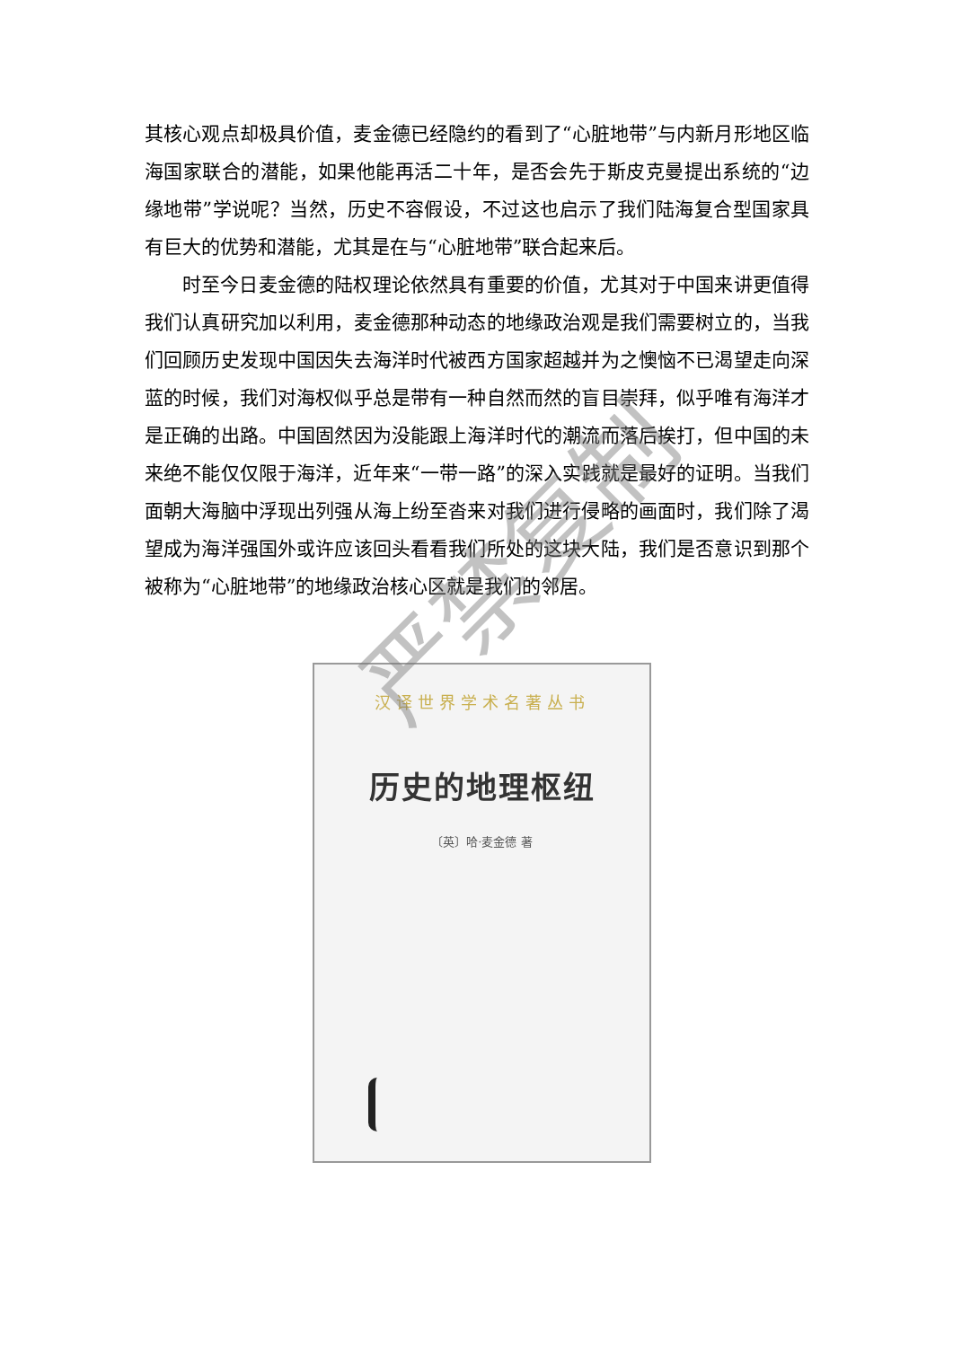其核心观点却极具价值，麦金德已经隐约的看到了“心脏地带”与内新月形地区临海国家联合的潜能，如果他能再活二十年，是否会先于斯皮克曼提出系统的“边缘地带”学说呢？当然，历史不容假设，不过这也启示了我们陆海复合型国家具有巨大的优势和潜能，尤其是在与“心脏地带”联合起来后。
时至今日麦金德的陆权理论依然具有重要的价值，尤其对于中国来讲更值得我们认真研究加以利用，麦金德那种动态的地缘政治观是我们需要树立的，当我们回顾历史发现中国因失去海洋时代被西方国家超越并为之懊恼不已渴望走向深蓝的时候，我们对海权似乎总是带有一种自然而然的盲目崇拜，似乎唯有海洋才是正确的出路。中国固然因为没能跟上海洋时代的潮流而落后挨打，但中国的未来绝不能仅仅限于海洋，近年来“一带一路”的深入实践就是最好的证明。当我们面朝大海脑中浮现出列强从海上纷至沓来对我们进行侵略的画面时，我们除了渴望成为海洋强国外或许应该回头看看我们所处的这块大陆，我们是否意识到那个被称为“心脏地带”的地缘政治核心区就是我们的邻居。
汉译世界学术名著丛书
历史的地理枢纽
〔英〕哈·麦金德 著
严禁复制